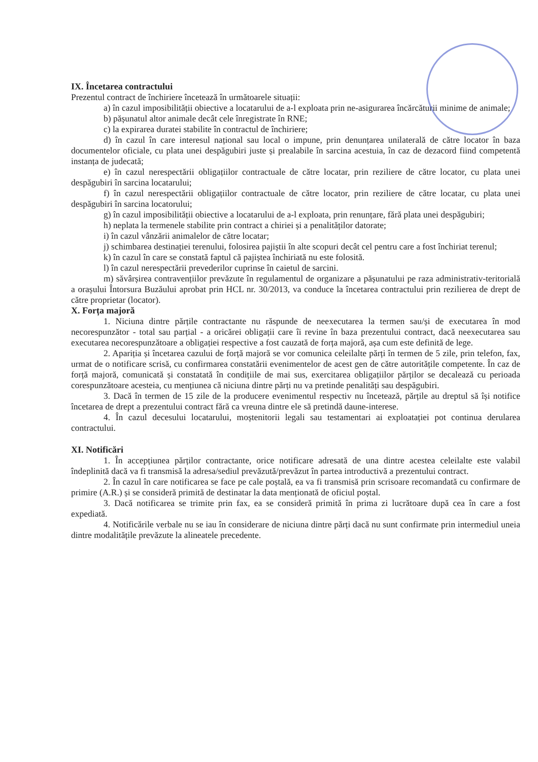IX. Încetarea contractului
Prezentul contract de închiriere încetează în următoarele situații:
a) în cazul imposibilității obiective a locatarului de a-l exploata prin ne-asigurarea încărcăturii minime de animale;
b) pășunatul altor animale decât cele înregistrate în RNE;
c) la expirarea duratei stabilite în contractul de închiriere;
d) în cazul în care interesul național sau local o impune, prin denunțarea unilaterală de către locator în baza documentelor oficiale, cu plata unei despăgubiri juste și prealabile în sarcina acestuia, în caz de dezacord fiind competentă instanța de judecată;
e) în cazul nerespectării obligațiilor contractuale de către locatar, prin reziliere de către locator, cu plata unei despăgubiri în sarcina locatarului;
f) în cazul nerespectării obligațiilor contractuale de către locator, prin reziliere de către locatar, cu plata unei despăgubiri în sarcina locatorului;
g) în cazul imposibilității obiective a locatarului de a-l exploata, prin renunțare, fără plata unei despăgubiri;
h) neplata la termenele stabilite prin contract a chiriei și a penalităților datorate;
i) în cazul vânzării animalelor de către locatar;
j) schimbarea destinației terenului, folosirea pajiștii în alte scopuri decât cel pentru care a fost închiriat terenul;
k) în cazul în care se constată faptul că pajiștea închiriată nu este folosită.
l) în cazul nerespectării prevederilor cuprinse în caietul de sarcini.
m) săvârșirea contravențiilor prevăzute în regulamentul de organizare a pășunatului pe raza administrativ-teritorială a orașului Întorsura Buzăului aprobat prin HCL nr. 30/2013, va conduce la încetarea contractului prin rezilierea de drept de către proprietar (locator).
X. Forța majoră
1. Niciuna dintre părțile contractante nu răspunde de neexecutarea la termen sau/și de executarea în mod necorespunzător - total sau parțial - a oricărei obligații care îi revine în baza prezentului contract, dacă neexecutarea sau executarea necorespunzătoare a obligației respective a fost cauzată de forța majoră, așa cum este definită de lege.
2. Apariția și încetarea cazului de forță majoră se vor comunica celeilalte părți în termen de 5 zile, prin telefon, fax, urmat de o notificare scrisă, cu confirmarea constatării evenimentelor de acest gen de către autoritățile competente. În caz de forță majoră, comunicată și constatată în condițiile de mai sus, exercitarea obligațiilor părților se decalează cu perioada corespunzătoare acesteia, cu mențiunea că niciuna dintre părți nu va pretinde penalități sau despăgubiri.
3. Dacă în termen de 15 zile de la producere evenimentul respectiv nu încetează, părțile au dreptul să își notifice încetarea de drept a prezentului contract fără ca vreuna dintre ele să pretindă daune-interese.
4. În cazul decesului locatarului, moștenitorii legali sau testamentari ai exploatației pot continua derularea contractului.
XI. Notificări
1. În accepțiunea părților contractante, orice notificare adresată de una dintre acestea celeilalte este valabil îndeplinită dacă va fi transmisă la adresa/sediul prevăzută/prevăzut în partea introductivă a prezentului contract.
2. În cazul în care notificarea se face pe cale poștală, ea va fi transmisă prin scrisoare recomandată cu confirmare de primire (A.R.) și se consideră primită de destinatar la data menționată de oficiul poștal.
3. Dacă notificarea se trimite prin fax, ea se consideră primită în prima zi lucrătoare după cea în care a fost expediată.
4. Notificările verbale nu se iau în considerare de niciuna dintre părți dacă nu sunt confirmate prin intermediul uneia dintre modalitățile prevăzute la alineatele precedente.